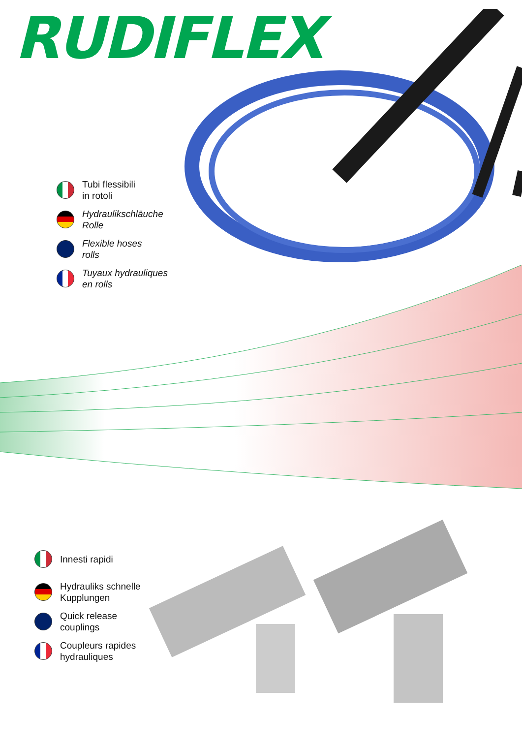RUDIFLEX
Tubi flessibili
in rotoli
Hydraulikschläuche
Rolle
Flexible hoses
rolls
Tuyaux hydrauliques
en rolls
Innesti rapidi
Hydrauliks schnelle
Kupplungen
Quick release
couplings
Coupleurs rapides
hydrauliques